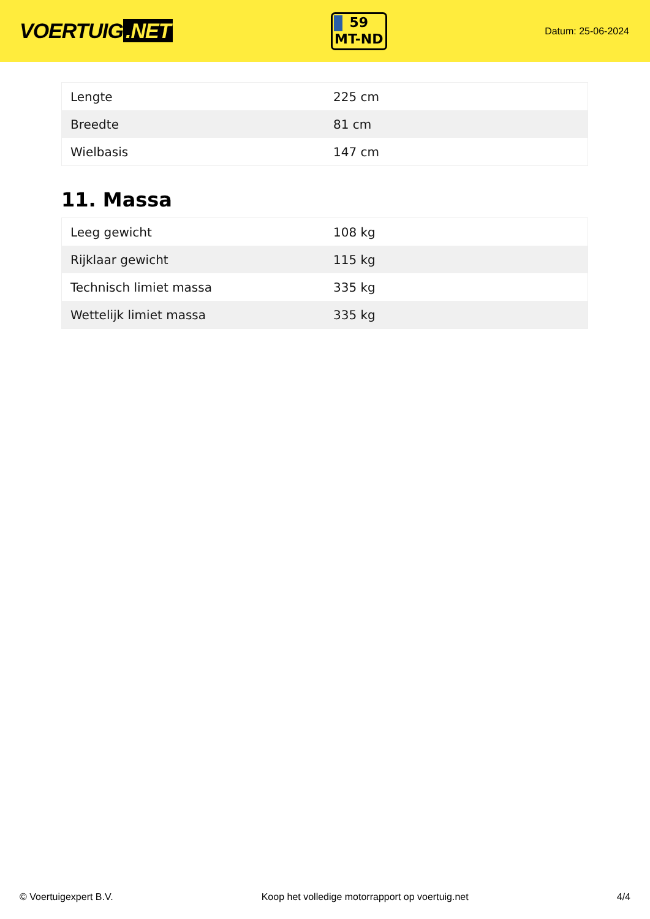VOERTUIG.NET
59
MT-ND
Datum: 25-06-2024
| Lengte | 225 cm |
| Breedte | 81 cm |
| Wielbasis | 147 cm |
11. Massa
| Leeg gewicht | 108 kg |
| Rijklaar gewicht | 115 kg |
| Technisch limiet massa | 335 kg |
| Wettelijk limiet massa | 335 kg |
© Voertuigexpert B.V. Koop het volledige motorrapport op voertuig.net 4/4